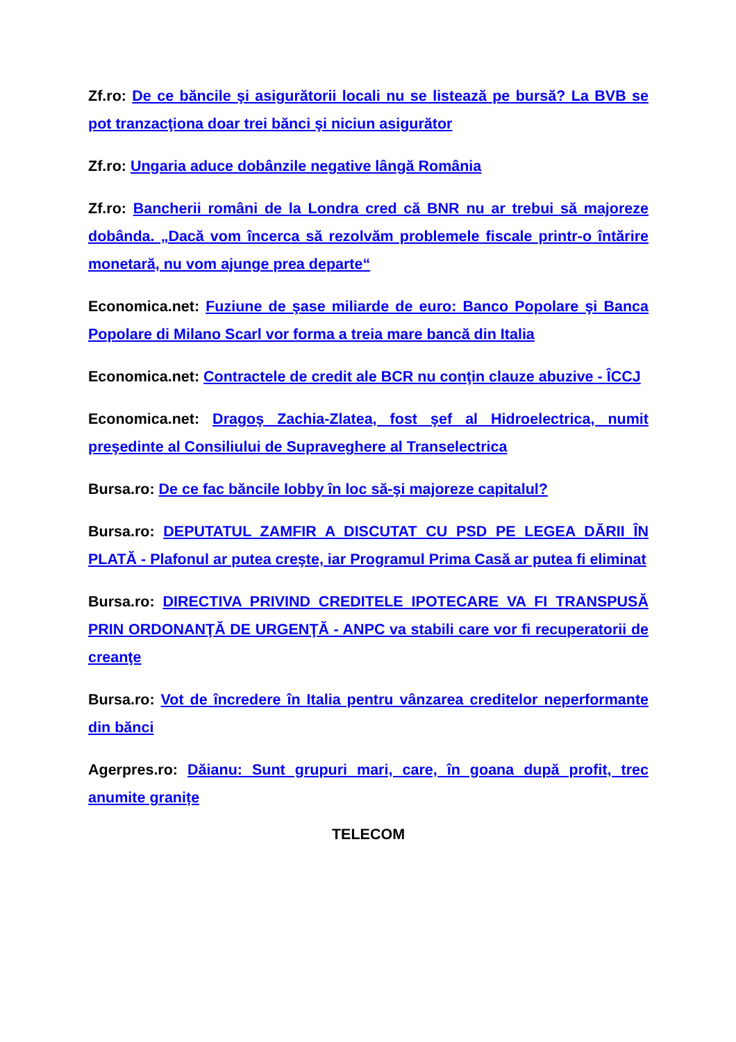Zf.ro: De ce băncile şi asigurătorii locali nu se listează pe bursă? La BVB se pot tranzacţiona doar trei bănci şi niciun asigurător
Zf.ro: Ungaria aduce dobânzile negative lângă România
Zf.ro: Bancherii români de la Londra cred că BNR nu ar trebui să majoreze dobânda. „Dacă vom încerca să rezolvăm problemele fiscale printr-o întărire monetară, nu vom ajunge prea departe“
Economica.net: Fuziune de şase miliarde de euro: Banco Popolare şi Banca Popolare di Milano Scarl vor forma a treia mare bancă din Italia
Economica.net: Contractele de credit ale BCR nu conţin clauze abuzive - ÎCCJ
Economica.net: Dragoş Zachia-Zlatea, fost şef al Hidroelectrica, numit preşedinte al Consiliului de Supraveghere al Transelectrica
Bursa.ro: De ce fac băncile lobby în loc să-şi majoreze capitalul?
Bursa.ro: DEPUTATUL ZAMFIR A DISCUTAT CU PSD PE LEGEA DĂRII ÎN PLATĂ - Plafonul ar putea creşte, iar Programul Prima Casă ar putea fi eliminat
Bursa.ro: DIRECTIVA PRIVIND CREDITELE IPOTECARE VA FI TRANSPUSĂ PRIN ORDONANŢĂ DE URGENŢĂ - ANPC va stabili care vor fi recuperatorii de creanţe
Bursa.ro: Vot de încredere în Italia pentru vânzarea creditelor neperformante din bănci
Agerpres.ro: Dăianu: Sunt grupuri mari, care, în goana după profit, trec anumite granițe
TELECOM